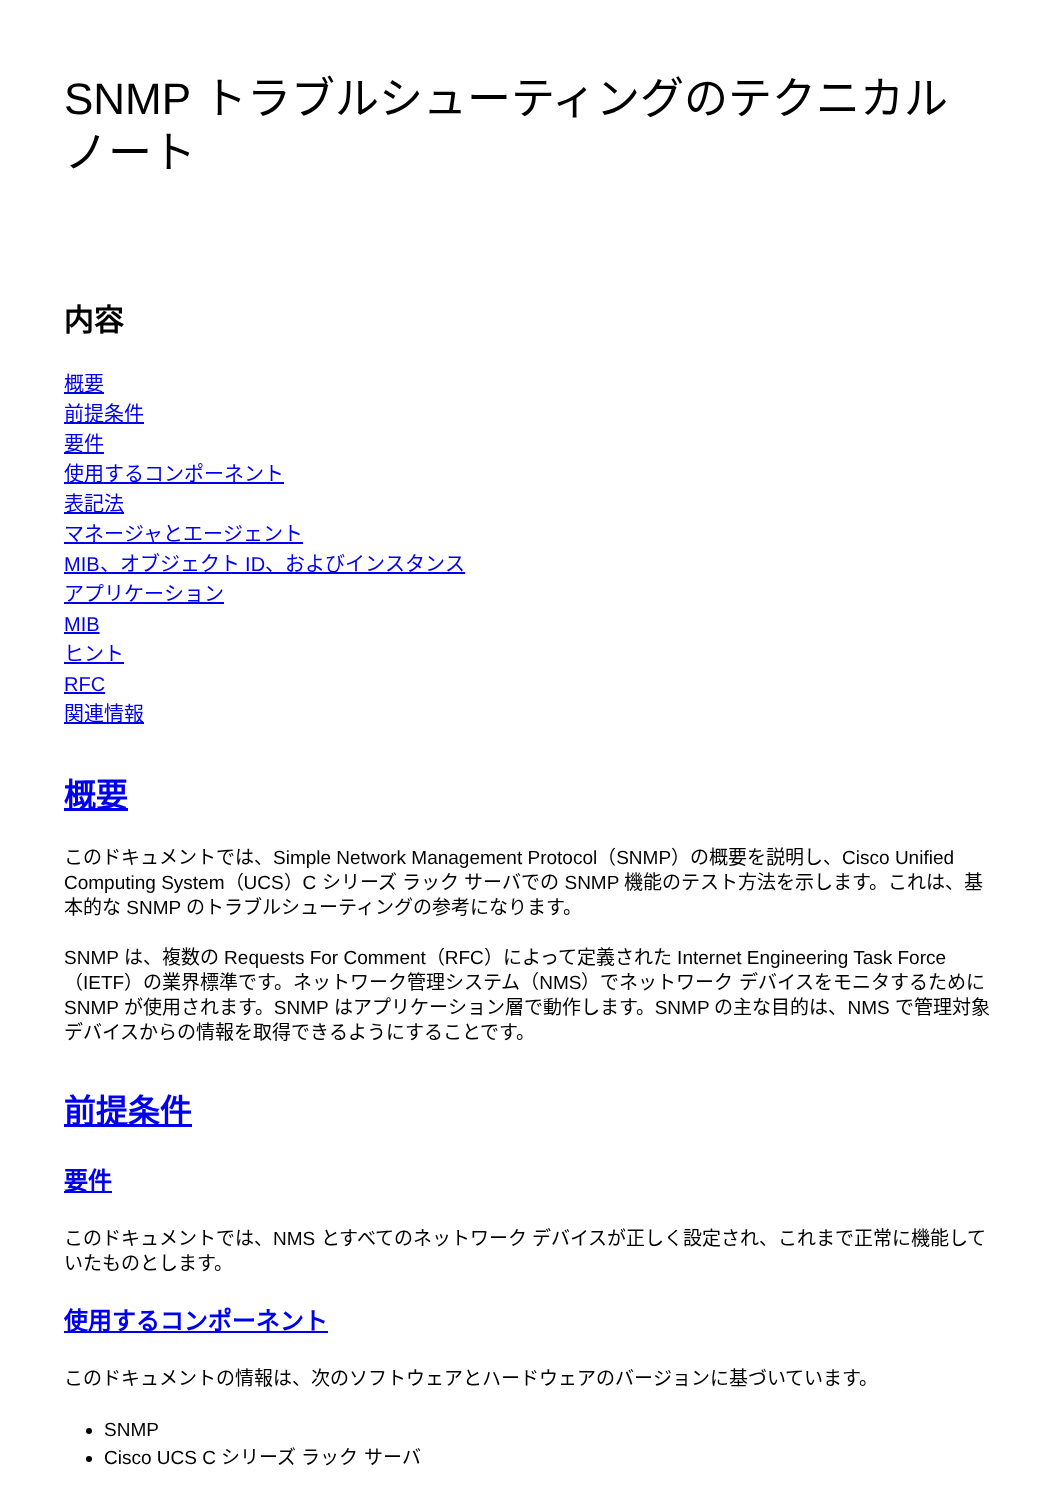SNMP トラブルシューティングのテクニカル ノート
内容
概要
前提条件
要件
使用するコンポーネント
表記法
マネージャとエージェント
MIB、オブジェクト ID、およびインスタンス
アプリケーション
MIB
ヒント
RFC
関連情報
概要
このドキュメントでは、Simple Network Management Protocol（SNMP）の概要を説明し、Cisco Unified Computing System（UCS）C シリーズ ラック サーバでの SNMP 機能のテスト方法を示します。これは、基本的な SNMP のトラブルシューティングの参考になります。
SNMP は、複数の Requests For Comment（RFC）によって定義された Internet Engineering Task Force（IETF）の業界標準です。ネットワーク管理システム（NMS）でネットワーク デバイスをモニタするために SNMP が使用されます。SNMP はアプリケーション層で動作します。SNMP の主な目的は、NMS で管理対象デバイスからの情報を取得できるようにすることです。
前提条件
要件
このドキュメントでは、NMS とすべてのネットワーク デバイスが正しく設定され、これまで正常に機能していたものとします。
使用するコンポーネント
このドキュメントの情報は、次のソフトウェアとハードウェアのバージョンに基づいています。
SNMP
Cisco UCS C シリーズ ラック サーバ